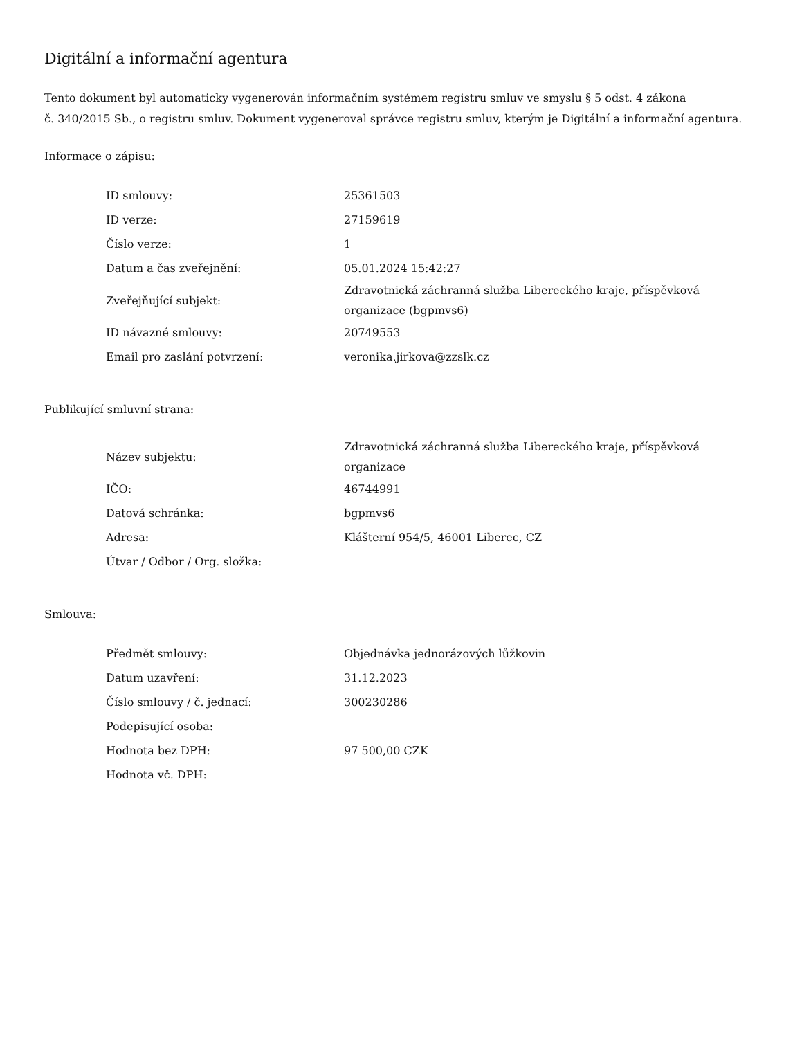Digitální a informační agentura
Tento dokument byl automaticky vygenerován informačním systémem registru smluv ve smyslu § 5 odst. 4 zákona
č. 340/2015 Sb., o registru smluv. Dokument vygeneroval správce registru smluv, kterým je Digitální a informační agentura.
Informace o zápisu:
| ID smlouvy: | 25361503 |
| ID verze: | 27159619 |
| Číslo verze: | 1 |
| Datum a čas zveřejnění: | 05.01.2024 15:42:27 |
| Zveřejňující subjekt: | Zdravotnická záchranná služba Libereckého kraje, příspěvková organizace (bgpmvs6) |
| ID návazné smlouvy: | 20749553 |
| Email pro zaslání potvrzení: | veronika.jirkova@zzslk.cz |
Publikující smluvní strana:
| Název subjektu: | Zdravotnická záchranná služba Libereckého kraje, příspěvková organizace |
| IČO: | 46744991 |
| Datová schránka: | bgpmvs6 |
| Adresa: | Klášterní 954/5, 46001 Liberec, CZ |
| Útvar / Odbor / Org. složka: | |
Smlouva:
| Předmět smlouvy: | Objednávka jednorázových lůžkovin |
| Datum uzavření: | 31.12.2023 |
| Číslo smlouvy / č. jednací: | 300230286 |
| Podepisující osoba: | |
| Hodnota bez DPH: | 97 500,00 CZK |
| Hodnota vč. DPH: | |